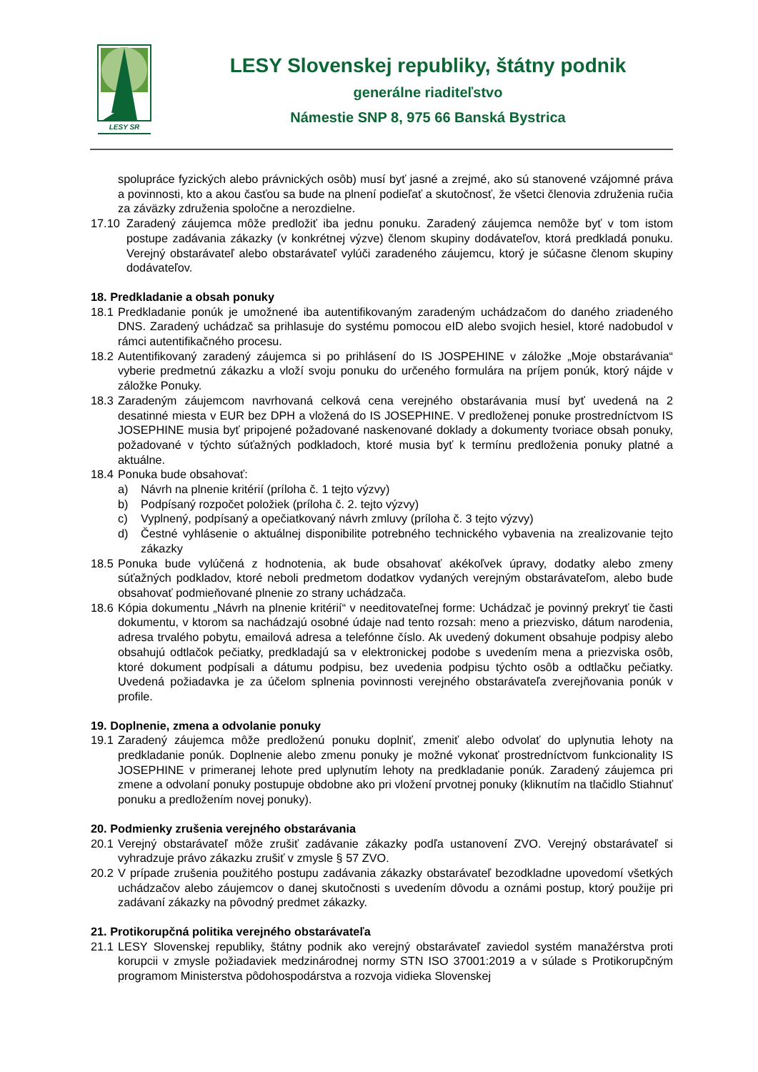LESY SR
LESY Slovenskej republiky, štátny podnik
generálne riaditeľstvo
Námestie SNP 8, 975 66 Banská Bystrica
spolupráce fyzických alebo právnických osôb) musí byť jasné a zrejmé, ako sú stanovené vzájomné práva a povinnosti, kto a akou časťou sa bude na plnení podieľať a skutočnosť, že všetci členovia združenia ručia za záväzky združenia spoločne a nerozdielne.
17.10 Zaradený záujemca môže predložiť iba jednu ponuku. Zaradený záujemca nemôže byť v tom istom postupe zadávania zákazky (v konkrétnej výzve) členom skupiny dodávateľov, ktorá predkladá ponuku. Verejný obstarávateľ alebo obstarávateľ vylúči zaradeného záujemcu, ktorý je súčasne členom skupiny dodávateľov.
18. Predkladanie a obsah ponuky
18.1 Predkladanie ponúk je umožnené iba autentifikovaným zaradeným uchádzačom do daného zriadeného DNS. Zaradený uchádzač sa prihlasuje do systému pomocou eID alebo svojich hesiel, ktoré nadobudol v rámci autentifikačného procesu.
18.2 Autentifikovaný zaradený záujemca si po prihlásení do IS JOSPEHINE v záložke „Moje obstarávania“ vyberie predmetnú zákazku a vloží svoju ponuku do určeného formulára na príjem ponúk, ktorý nájde v záložke Ponuky.
18.3 Zaradeným záujemcom navrhovaná celková cena verejného obstarávania musí byť uvedená na 2 desatinné miesta v EUR bez DPH a vložená do IS JOSEPHINE. V predloženej ponuke prostredníctvom IS JOSEPHINE musia byť pripojené požadované naskenované doklady a dokumenty tvoriace obsah ponuky, požadované v týchto súťažných podkladoch, ktoré musia byť k termínu predloženia ponuky platné a aktuálne.
18.4 Ponuka bude obsahovať:
a) Návrh na plnenie kritérií (príloha č. 1 tejto výzvy)
b) Podpísaný rozpočet položiek (príloha č. 2. tejto výzvy)
c) Vyplnený, podpísaný a opečiatkovaný návrh zmluvy (príloha č. 3 tejto výzvy)
d) Čestné vyhlásenie o aktuálnej disponibilite potrebného technického vybavenia na zrealizovanie tejto zákazky
18.5 Ponuka bude vylúčená z hodnotenia, ak bude obsahovať akékoľvek úpravy, dodatky alebo zmeny súťažných podkladov, ktoré neboli predmetom dodatkov vydaných verejným obstarávateľom, alebo bude obsahovať podmieňované plnenie zo strany uchádzača.
18.6 Kópia dokumentu „Návrh na plnenie kritérií“ v needitovateľnej forme: Uchádzač je povinný prekryť tie časti dokumentu, v ktorom sa nachádzajú osobné údaje nad tento rozsah: meno a priezvisko, dátum narodenia, adresa trvalého pobytu, emailová adresa a telefónne číslo. Ak uvedený dokument obsahuje podpisy alebo obsahujú odtlačok pečiatky, predkladajú sa v elektronickej podobe s uvedením mena a priezviska osôb, ktoré dokument podpísali a dátumu podpisu, bez uvedenia podpisu týchto osôb a odtlačku pečiatky. Uvedená požiadavka je za účelom splnenia povinnosti verejného obstarávateľa zverejňovania ponúk v profile.
19. Doplnenie, zmena a odvolanie ponuky
19.1 Zaradený záujemca môže predloženú ponuku doplniť, zmeniť alebo odvolať do uplynutia lehoty na predkladanie ponúk. Doplnenie alebo zmenu ponuky je možné vykonať prostredníctvom funkcionality IS JOSEPHINE v primeranej lehote pred uplynutím lehoty na predkladanie ponúk. Zaradený záujemca pri zmene a odvolaní ponuky postupuje obdobne ako pri vložení prvotnej ponuky (kliknutím na tlačidlo Stiahnuť ponuku a predložením novej ponuky).
20. Podmienky zrušenia verejného obstarávania
20.1 Verejný obstarávateľ môže zrušiť zadávanie zákazky podľa ustanovení ZVO. Verejný obstarávateľ si vyhradzuje právo zákazku zrušiť v zmysle § 57 ZVO.
20.2 V prípade zrušenia použitého postupu zadávania zákazky obstarávateľ bezodkladne upovedomí všetkých uchádzačov alebo záujemcov o danej skutočnosti s uvedením dôvodu a oznámi postup, ktorý použije pri zadávaní zákazky na pôvodný predmet zákazky.
21. Protikorupčná politika verejného obstarávateľa
21.1 LESY Slovenskej republiky, štátny podnik ako verejný obstarávateľ zaviedol systém manažérstva proti korupcii v zmysle požiadaviek medzinárodnej normy STN ISO 37001:2019 a v súlade s Protikorupčným programom Ministerstva pôdohospodárstva a rozvoja vidieka Slovenskej